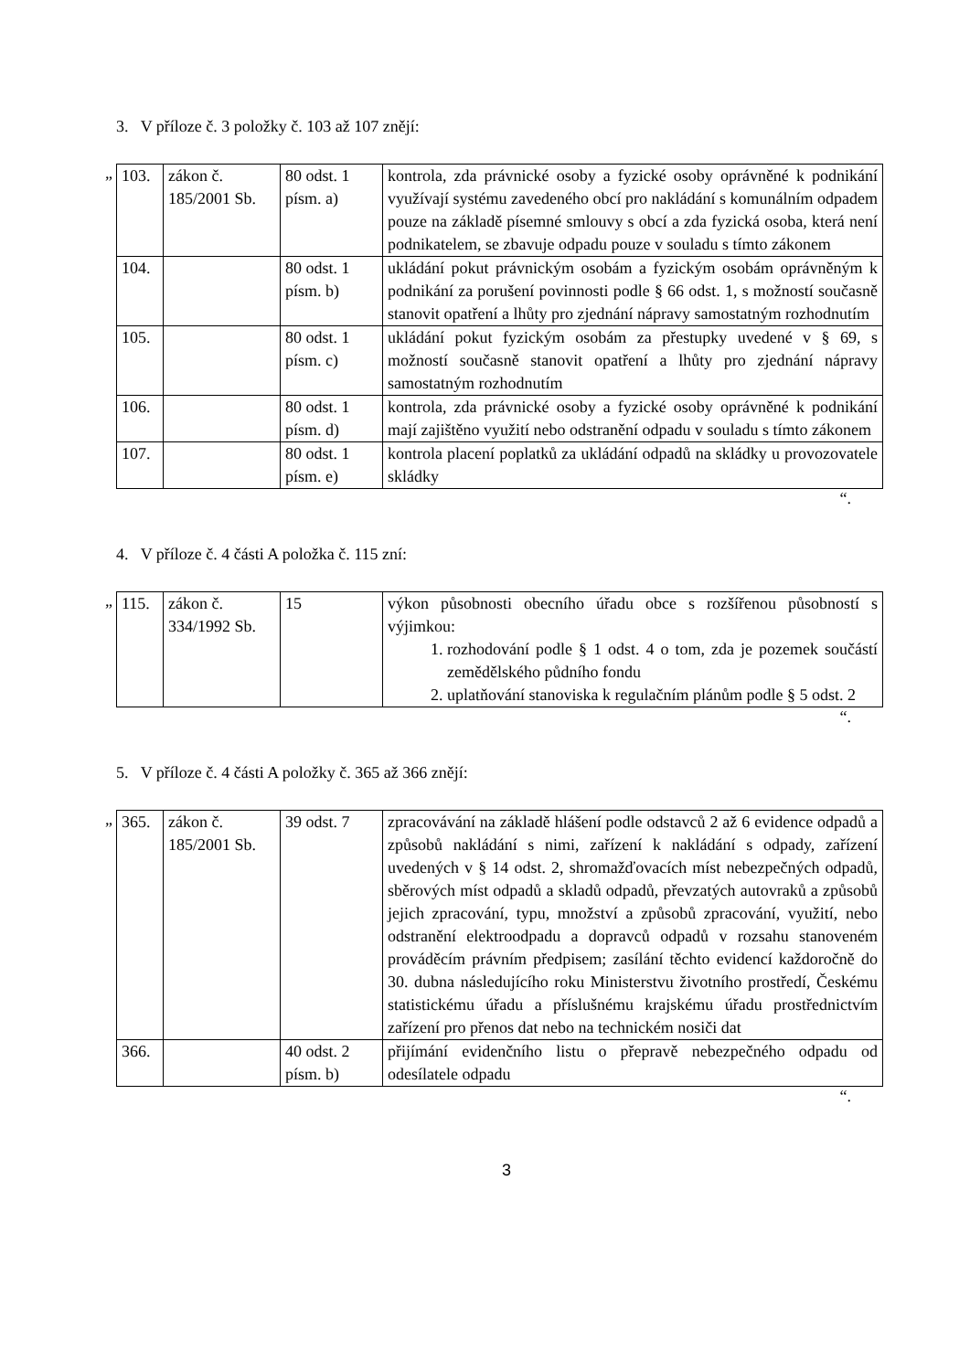3. V příloze č. 3 položky č. 103 až 107 znějí:
„
| 103. | zákon č. 185/2001 Sb. | 80 odst. 1 písm. a) | kontrola, zda právnické osoby a fyzické osoby oprávněné k podnikání využívají systému zavedeného obcí pro nakládání s komunálním odpadem pouze na základě písemné smlouvy s obcí a zda fyzická osoba, která není podnikatelem, se zbavuje odpadu pouze v souladu s tímto zákonem |
| 104. | | 80 odst. 1 písm. b) | ukládání pokut právnickým osobám a fyzickým osobám oprávněným k podnikání za porušení povinnosti podle § 66 odst. 1, s možností současně stanovit opatření a lhůty pro zjednání nápravy samostatným rozhodnutím |
| 105. | | 80 odst. 1 písm. c) | ukládání pokut fyzickým osobám za přestupky uvedené v § 69, s možností současně stanovit opatření a lhůty pro zjednání nápravy samostatným rozhodnutím |
| 106. | | 80 odst. 1 písm. d) | kontrola, zda právnické osoby a fyzické osoby oprávněné k podnikání mají zajištěno využití nebo odstranění odpadu v souladu s tímto zákonem |
| 107. | | 80 odst. 1 písm. e) | kontrola placení poplatků za ukládání odpadů na skládky u provozovatele skládky |
“.
4. V příloze č. 4 části A položka č. 115 zní:
„
| 115. | zákon č. 334/1992 Sb. | 15 | výkon působnosti obecního úřadu obce s rozšířenou působností s výjimkou: 1. rozhodování podle § 1 odst. 4 o tom, zda je pozemek součástí zemědělského půdního fondu 2. uplatňování stanoviska k regulačním plánům podle § 5 odst. 2 |
“.
5. V příloze č. 4 části A položky č. 365 až 366 znějí:
„
| 365. | zákon č. 185/2001 Sb. | 39 odst. 7 | zpracovávání na základě hlášení podle odstavců 2 až 6 evidence odpadů a způsobů nakládání s nimi, zařízení k nakládání s odpady, zařízení uvedených v § 14 odst. 2, shromažďovacích míst nebezpečných odpadů, sběrových míst odpadů a skladů odpadů, převzatých autovraků a způsobů jejich zpracování, typu, množství a způsobů zpracování, využití, nebo odstranění elektroodpadu a dopravců odpadů v rozsahu stanoveném prováděcím právním předpisem; zasílání těchto evidencí každoročně do 30. dubna následujícího roku Ministerstvu životního prostředí, Českému statistickému úřadu a příslušnému krajskému úřadu prostřednictvím zařízení pro přenos dat nebo na technickém nosiči dat |
| 366. | | 40 odst. 2 písm. b) | přijímání evidenčního listu o přepravě nebezpečného odpadu od odesílatele odpadu |
“.
3